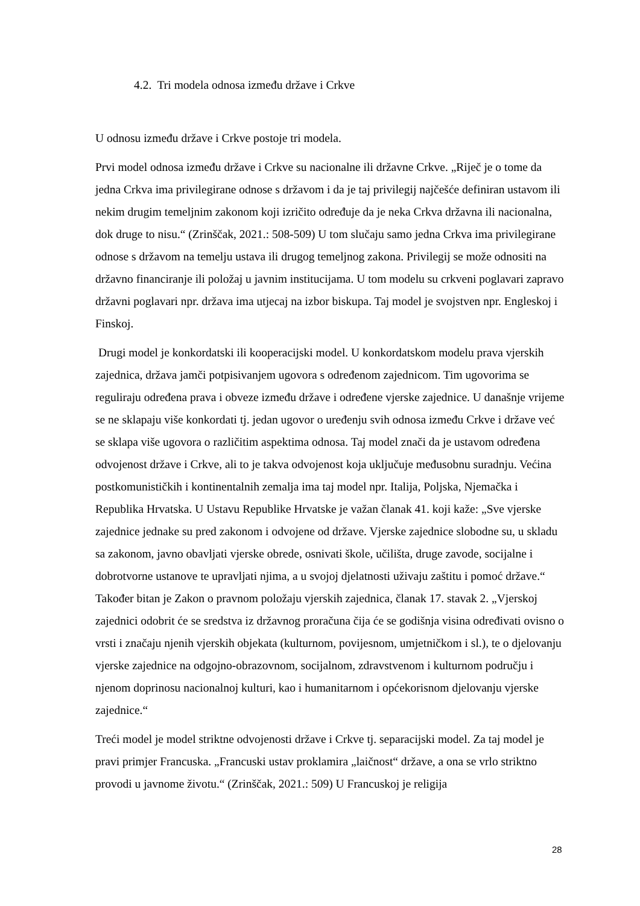4.2. Tri modela odnosa između države i Crkve
U odnosu između države i Crkve postoje tri modela.
Prvi model odnosa između države i Crkve su nacionalne ili državne Crkve. „Riječ je o tome da jedna Crkva ima privilegirane odnose s državom i da je taj privilegij najčešće definiran ustavom ili nekim drugim temeljnim zakonom koji izričito određuje da je neka Crkva državna ili nacionalna, dok druge to nisu.“ (Zrinščak, 2021.: 508-509) U tom slučaju samo jedna Crkva ima privilegirane odnose s državom na temelju ustava ili drugog temeljnog zakona. Privilegij se može odnositi na državno financiranje ili položaj u javnim institucijama. U tom modelu su crkveni poglavari zapravo državni poglavari npr. država ima utjecaj na izbor biskupa. Taj model je svojstven npr. Engleskoj i Finskoj.
Drugi model je konkordatski ili kooperacijski model. U konkordatskom modelu prava vjerskih zajednica, država jamči potpisivanjem ugovora s određenom zajednicom. Tim ugovorima se reguliraju određena prava i obveze između države i određene vjerske zajednice. U današnje vrijeme se ne sklapaju više konkordati tj. jedan ugovor o uređenju svih odnosa između Crkve i države već se sklapa više ugovora o različitim aspektima odnosa. Taj model znači da je ustavom određena odvojenost države i Crkve, ali to je takva odvojenost koja uključuje međusobnu suradnju. Većina postkomunističkih i kontinentalnih zemalja ima taj model npr. Italija, Poljska, Njemačka i Republika Hrvatska. U Ustavu Republike Hrvatske je važan članak 41. koji kaže: „Sve vjerske zajednice jednake su pred zakonom i odvojene od države. Vjerske zajednice slobodne su, u skladu sa zakonom, javno obavljati vjerske obrede, osnivati škole, učilišta, druge zavode, socijalne i dobrotvorne ustanove te upravljati njima, a u svojoj djelatnosti uživaju zaštitu i pomoć države.“ Također bitan je Zakon o pravnom položaju vjerskih zajednica, članak 17. stavak 2. „Vjerskoj zajednici odobrit će se sredstva iz državnog proračuna čija će se godišnja visina određivati ovisno o vrsti i značaju njenih vjerskih objekata (kulturnom, povijesnom, umjetničkom i sl.), te o djelovanju vjerske zajednice na odgojno-obrazovnom, socijalnom, zdravstvenom i kulturnom području i njenom doprinosu nacionalnoj kulturi, kao i humanitarnom i općekorisnom djelovanju vjerske zajednice.“
Treći model je model striktne odvojenosti države i Crkve tj. separacijski model. Za taj model je pravi primjer Francuska. „Francuski ustav proklamira „laičnost“ države, a ona se vrlo striktno provodi u javnome životu.“ (Zrinščak, 2021.: 509) U Francuskoj je religija
28